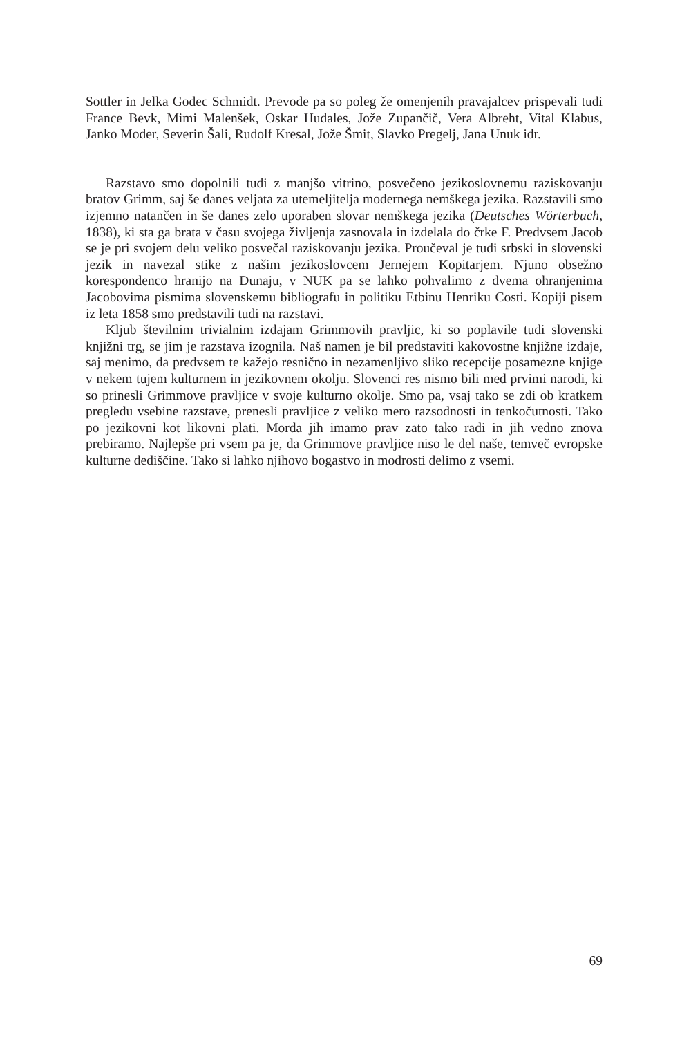Sottler in Jelka Godec Schmidt. Prevode pa so poleg že omenjenih pravajalcev prispevali tudi France Bevk, Mimi Malenšek, Oskar Hudales, Jože Zupančič, Vera Albreht, Vital Klabus, Janko Moder, Severin Šali, Rudolf Kresal, Jože Šmit, Slavko Pregelj, Jana Unuk idr.
Razstavo smo dopolnili tudi z manjšo vitrino, posvečeno jezikoslovnemu raziskovanju bratov Grimm, saj še danes veljata za utemeljitelja modernega nemškega jezika. Razstavili smo izjemno natančen in še danes zelo uporaben slovar nemškega jezika (Deutsches Wörterbuch, 1838), ki sta ga brata v času svojega življenja zasnovala in izdelala do črke F. Predvsem Jacob se je pri svojem delu veliko posvečal raziskovanju jezika. Proučeval je tudi srbski in slovenski jezik in navezal stike z našim jezikoslovcem Jernejem Kopitarjem. Njuno obsežno korespondenco hranijo na Dunaju, v NUK pa se lahko pohvalimo z dvema ohranjenima Jacobovima pismima slovenskemu bibliografu in politiku Etbinu Henriku Costi. Kopiji pisem iz leta 1858 smo predstavili tudi na razstavi.
Kljub številnim trivialnim izdajam Grimmovih pravljic, ki so poplavile tudi slovenski knjižni trg, se jim je razstava izognila. Naš namen je bil predstaviti kakovostne knjižne izdaje, saj menimo, da predvsem te kažejo resnično in nezamenljivo sliko recepcije posamezne knjige v nekem tujem kulturnem in jezikovnem okolju. Slovenci res nismo bili med prvimi narodi, ki so prinesli Grimmove pravljice v svoje kulturno okolje. Smo pa, vsaj tako se zdi ob kratkem pregledu vsebine razstave, prenesli pravljice z veliko mero razsodnosti in tenkočutnosti. Tako po jezikovni kot likovni plati. Morda jih imamo prav zato tako radi in jih vedno znova prebiramo. Najlepše pri vsem pa je, da Grimmove pravljice niso le del naše, temveč evropske kulturne dediščine. Tako si lahko njihovo bogastvo in modrosti delimo z vsemi.
69